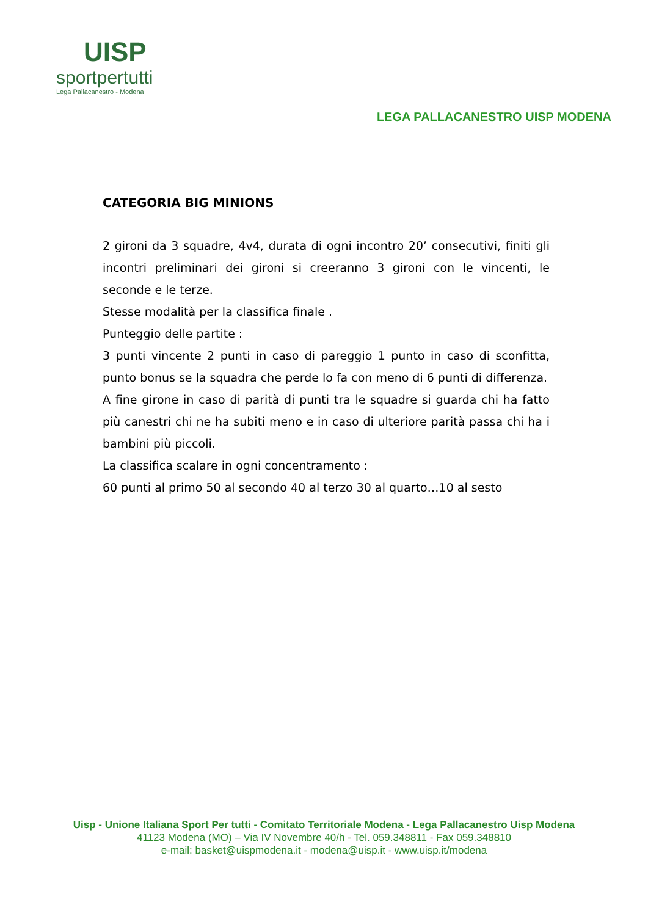UISP
sportpertutti
Lega Pallacanestro - Modena
LEGA PALLACANESTRO UISP MODENA
CATEGORIA BIG MINIONS
2 gironi da 3 squadre, 4v4, durata di ogni incontro 20’ consecutivi, finiti gli incontri preliminari dei gironi si creeranno 3 gironi con le vincenti, le seconde e le terze.
Stesse modalità per la classifica finale .
Punteggio delle partite :
3 punti vincente 2 punti in caso di pareggio 1 punto in caso di sconfitta, punto bonus se la squadra che perde lo fa con meno di 6 punti di differenza.
A fine girone in caso di parità di punti tra le squadre si guarda chi ha fatto più canestri chi ne ha subiti meno e in caso di ulteriore parità passa chi ha i bambini più piccoli.
La classifica scalare in ogni concentramento :
60 punti al primo 50 al secondo 40 al terzo 30 al quarto…10 al sesto
Uisp - Unione Italiana Sport Per tutti - Comitato Territoriale Modena - Lega Pallacanestro Uisp Modena
41123 Modena (MO) – Via IV Novembre 40/h - Tel. 059.348811 - Fax 059.348810
e-mail: basket@uispmodena.it - modena@uisp.it - www.uisp.it/modena